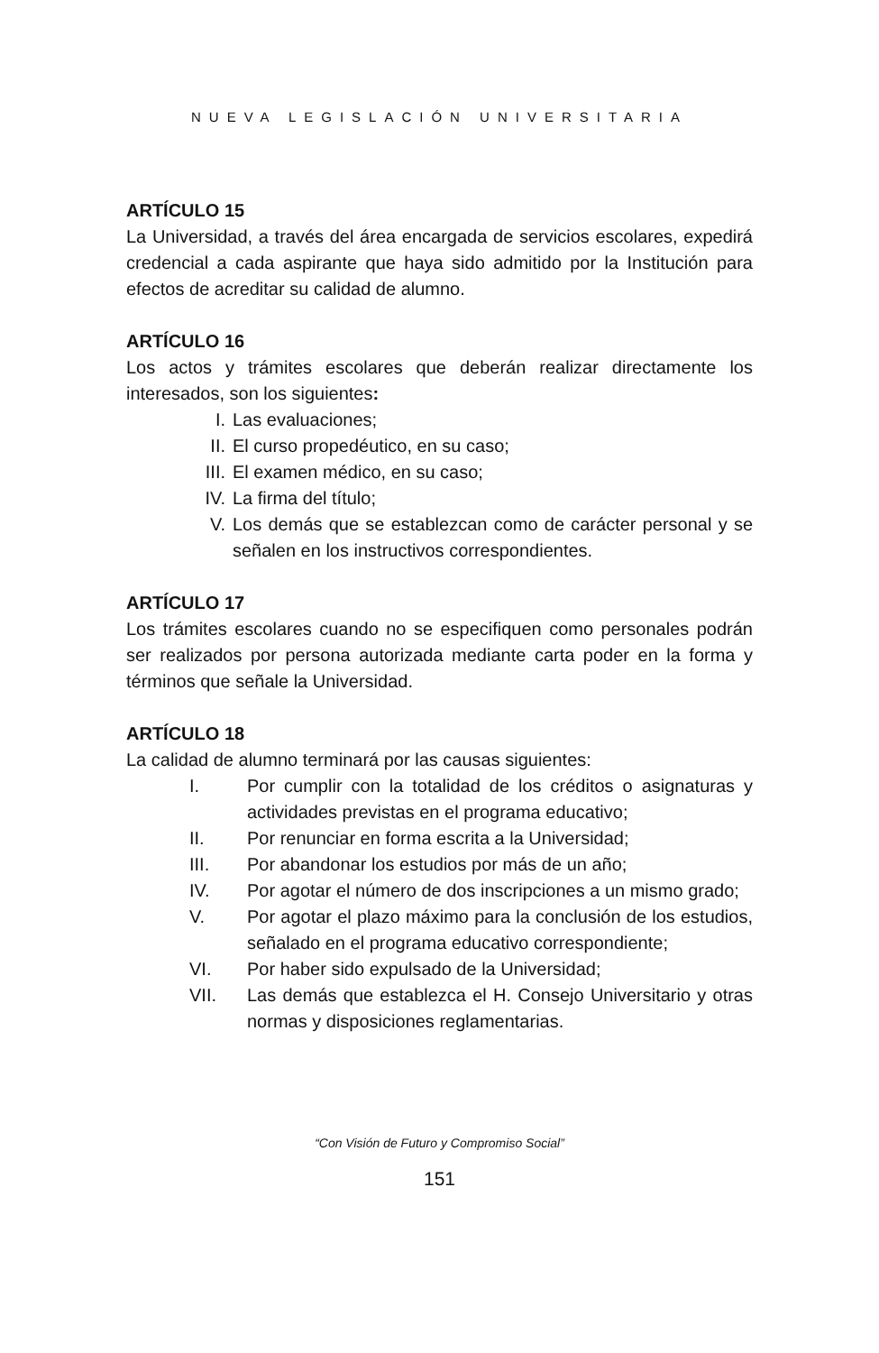NUEVA LEGISLACIÓN UNIVERSITARIA
ARTÍCULO 15
La Universidad, a través del área encargada de servicios escolares, expedirá credencial a cada aspirante que haya sido admitido por la Institución para efectos de acreditar su calidad de alumno.
ARTÍCULO 16
Los actos y trámites escolares que deberán realizar directamente los interesados, son los siguientes:
I. Las evaluaciones;
II. El curso propedéutico, en su caso;
III. El examen médico, en su caso;
IV. La firma del título;
V. Los demás que se establezcan como de carácter personal y se señalen en los instructivos correspondientes.
ARTÍCULO 17
Los trámites escolares cuando no se especifiquen como personales podrán ser realizados por persona autorizada mediante carta poder en la forma y términos que señale la Universidad.
ARTÍCULO 18
La calidad de alumno terminará por las causas siguientes:
I. Por cumplir con la totalidad de los créditos o asignaturas y actividades previstas en el programa educativo;
II. Por renunciar en forma escrita a la Universidad;
III. Por abandonar los estudios por más de un año;
IV. Por agotar el número de dos inscripciones a un mismo grado;
V. Por agotar el plazo máximo para la conclusión de los estudios, señalado en el programa educativo correspondiente;
VI. Por haber sido expulsado de la Universidad;
VII. Las demás que establezca el H. Consejo Universitario y otras normas y disposiciones reglamentarias.
“Con Visión de Futuro y Compromiso Social”
151